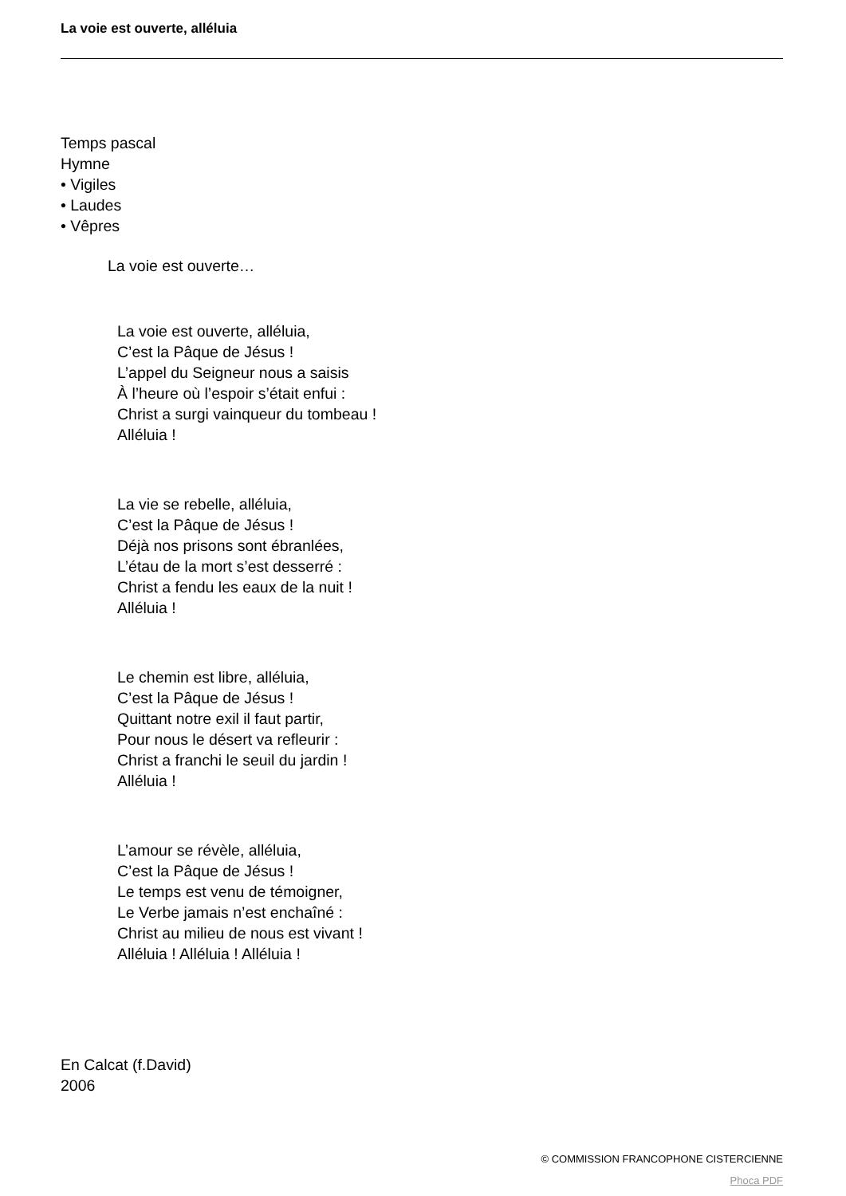La voie est ouverte, alléluia
Temps pascal
Hymne
• Vigiles
• Laudes
• Vêpres
La voie est ouverte…
La voie est ouverte, alléluia,
C’est la Pâque de Jésus !
L’appel du Seigneur nous a saisis
À l’heure où l’espoir s’était enfui :
Christ a surgi vainqueur du tombeau !
Alléluia !
La vie se rebelle, alléluia,
C’est la Pâque de Jésus !
Déjà nos prisons sont ébranlées,
L’étau de la mort s’est desserré :
Christ a fendu les eaux de la nuit !
Alléluia !
Le chemin est libre, alléluia,
C’est la Pâque de Jésus !
Quittant notre exil il faut partir,
Pour nous le désert va refleurir :
Christ a franchi le seuil du jardin !
Alléluia !
L’amour se révèle, alléluia,
C’est la Pâque de Jésus !
Le temps est venu de témoigner,
Le Verbe jamais n’est enchaîné :
Christ au milieu de nous est vivant !
Alléluia ! Alléluia ! Alléluia !
En Calcat (f.David)
2006
© COMMISSION FRANCOPHONE CISTERCIENNE
Phoca PDF